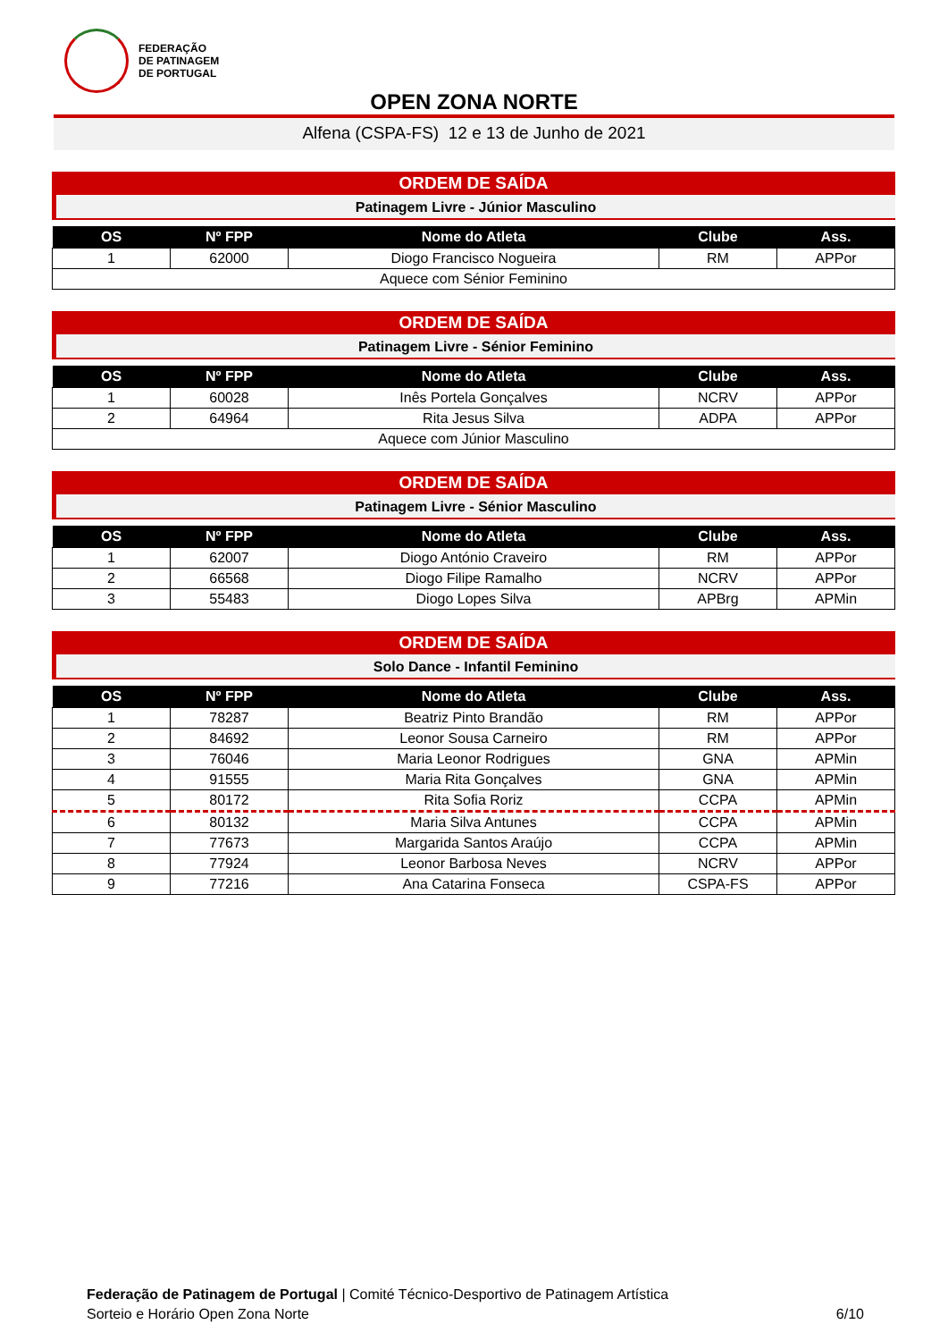FEDERAÇÃO
DE PATINAGEM
DE PORTUGAL
OPEN ZONA NORTE
Alfena (CSPA-FS) 12 e 13 de Junho de 2021
ORDEM DE SAÍDA
Patinagem Livre - Júnior Masculino
| OS | Nº FPP | Nome do Atleta | Clube | Ass. |
| --- | --- | --- | --- | --- |
| 1 | 62000 | Diogo Francisco Nogueira | RM | APPor |
| Aquece com Sénior Feminino | | | | |
ORDEM DE SAÍDA
Patinagem Livre - Sénior Feminino
| OS | Nº FPP | Nome do Atleta | Clube | Ass. |
| --- | --- | --- | --- | --- |
| 1 | 60028 | Inês Portela Gonçalves | NCRV | APPor |
| 2 | 64964 | Rita Jesus Silva | ADPA | APPor |
| Aquece com Júnior Masculino | | | | |
ORDEM DE SAÍDA
Patinagem Livre - Sénior Masculino
| OS | Nº FPP | Nome do Atleta | Clube | Ass. |
| --- | --- | --- | --- | --- |
| 1 | 62007 | Diogo António Craveiro | RM | APPor |
| 2 | 66568 | Diogo Filipe Ramalho | NCRV | APPor |
| 3 | 55483 | Diogo Lopes Silva | APBrg | APMin |
ORDEM DE SAÍDA
Solo Dance - Infantil Feminino
| OS | Nº FPP | Nome do Atleta | Clube | Ass. |
| --- | --- | --- | --- | --- |
| 1 | 78287 | Beatriz Pinto Brandão | RM | APPor |
| 2 | 84692 | Leonor Sousa Carneiro | RM | APPor |
| 3 | 76046 | Maria Leonor Rodrigues | GNA | APMin |
| 4 | 91555 | Maria Rita Gonçalves | GNA | APMin |
| 5 | 80172 | Rita Sofia Roriz | CCPA | APMin |
| 6 | 80132 | Maria Silva Antunes | CCPA | APMin |
| 7 | 77673 | Margarida Santos Araújo | CCPA | APMin |
| 8 | 77924 | Leonor Barbosa Neves | NCRV | APPor |
| 9 | 77216 | Ana Catarina Fonseca | CSPA-FS | APPor |
Federação de Patinagem de Portugal | Comité Técnico-Desportivo de Patinagem Artística
Sorteio e Horário Open Zona Norte
6/10